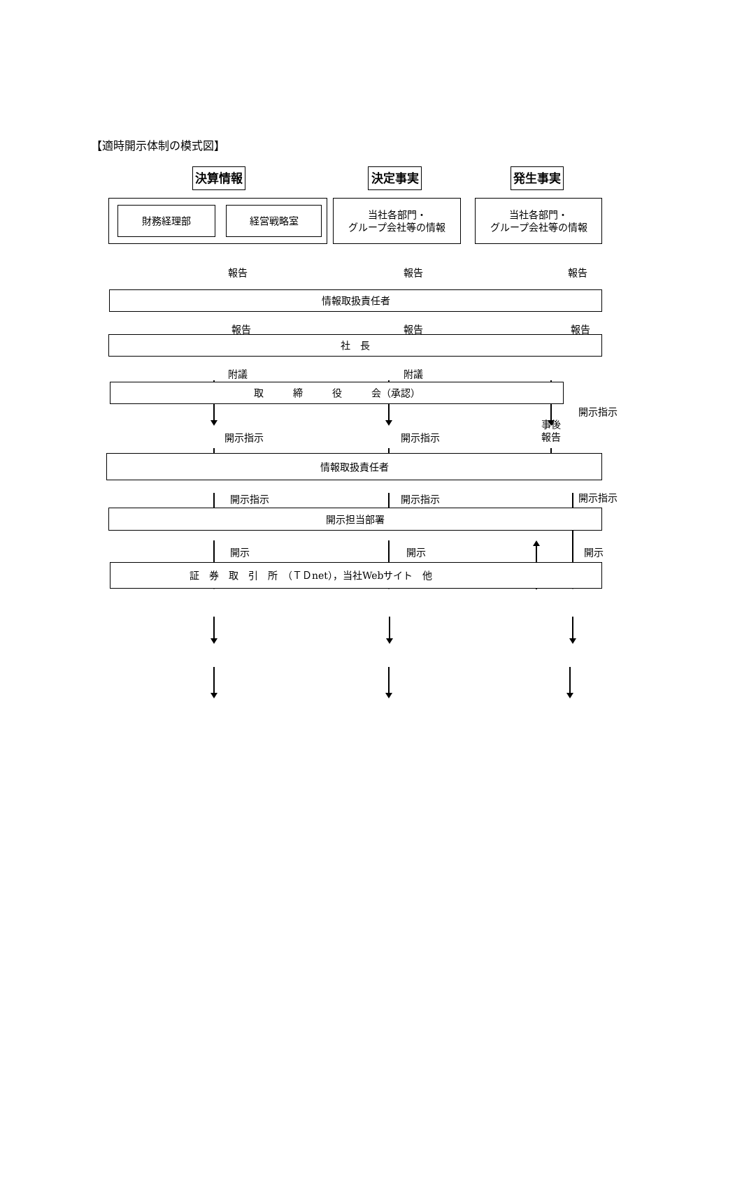【適時開示体制の模式図】
決算情報 決定事実 発生事実
財務経理部 経営戦略室
当社各部門・
グループ会社等の情報
当社各部門・
グループ会社等の情報
報告 報告 報告
情報取扱責任者
報告 報告 報告
社　長
附議 附議
取　　　締　　　役　　　会（承認）
開示指示 開示指示 事後
報告 開示指示
情報取扱責任者
開示指示 開示指示 開示指示
開示担当部署
開示 開示 開示
証　券　取　引　所　（ＴＤnet），当社Webサイト　他